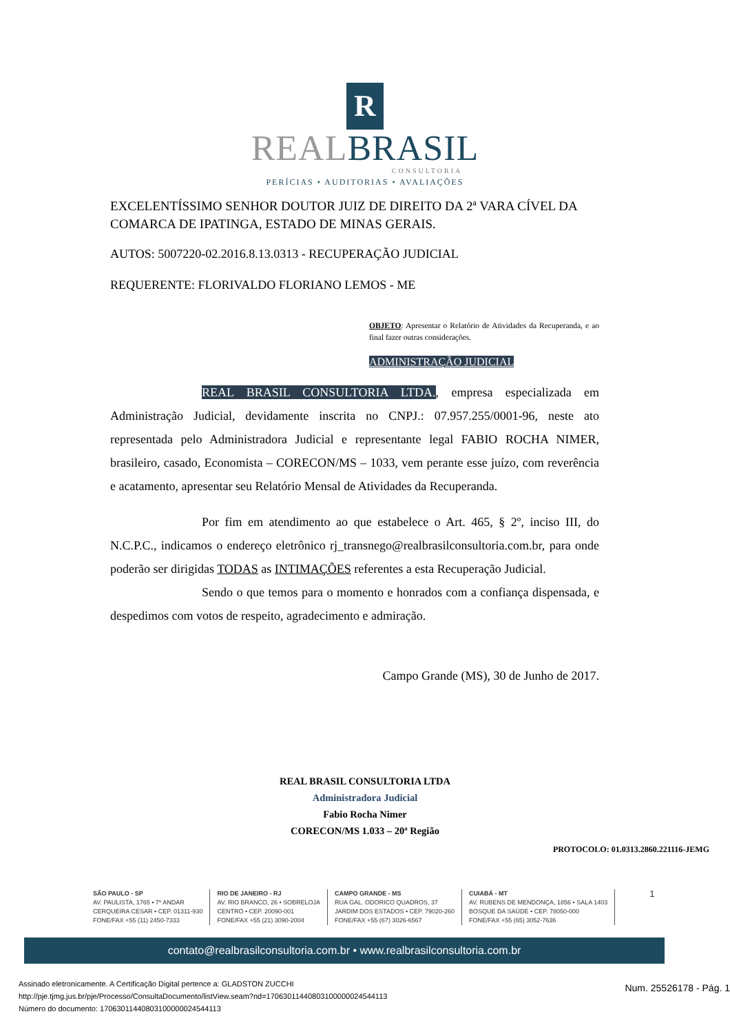R
REALBRASIL
CONSULTORIA
PERÍCIAS • AUDITORIAS • AVALIAÇÕES
EXCELENTÍSSIMO SENHOR DOUTOR JUIZ DE DIREITO DA 2ª VARA CÍVEL DA COMARCA DE IPATINGA, ESTADO DE MINAS GERAIS.
AUTOS: 5007220-02.2016.8.13.0313 - RECUPERAÇÃO JUDICIAL
REQUERENTE: FLORIVALDO FLORIANO LEMOS - ME
OBJETO: Apresentar o Relatório de Atividades da Recuperanda, e ao final fazer outras considerações.
ADMINISTRAÇÃO JUDICIAL
REAL BRASIL CONSULTORIA LTDA., empresa especializada em Administração Judicial, devidamente inscrita no CNPJ.: 07.957.255/0001-96, neste ato representada pelo Administradora Judicial e representante legal FABIO ROCHA NIMER, brasileiro, casado, Economista – CORECON/MS – 1033, vem perante esse juízo, com reverência e acatamento, apresentar seu Relatório Mensal de Atividades da Recuperanda.
Por fim em atendimento ao que estabelece o Art. 465, § 2º, inciso III, do N.C.P.C., indicamos o endereço eletrônico rj_transnego@realbrasilconsultoria.com.br, para onde poderão ser dirigidas TODAS as INTIMAÇÕES referentes a esta Recuperação Judicial.
Sendo o que temos para o momento e honrados com a confiança dispensada, e despedimos com votos de respeito, agradecimento e admiração.
Campo Grande (MS), 30 de Junho de 2017.
REAL BRASIL CONSULTORIA LTDA
Administradora Judicial
Fabio Rocha Nimer
CORECON/MS 1.033 – 20ª Região
PROTOCOLO: 01.0313.2860.221116-JEMG
SÃO PAULO - SP
AV. PAULISTA, 1765 • 7º ANDAR
CERQUEIRA CESAR • CEP. 01311-930
FONE/FAX +55 (11) 2450-7333
RIO DE JANEIRO - RJ
AV. RIO BRANCO, 26 • SOBRELOJA
CENTRO • CEP. 20090-001
FONE/FAX +55 (21) 3090-2004
CAMPO GRANDE - MS
RUA GAL. ODORICO QUADROS, 37
JARDIM DOS ESTADOS • CEP. 79020-260
FONE/FAX +55 (67) 3026-6567
CUIABÁ - MT
AV. RUBENS DE MENDONÇA, 1856 • SALA 1403
BOSQUE DA SAÚDE • CEP. 78050-000
FONE/FAX +55 (65) 3052-7636
1
contato@realbrasilconsultoria.com.br • www.realbrasilconsultoria.com.br
Assinado eletronicamente. A Certificação Digital pertence a: GLADSTON ZUCCHI
http://pje.tjmg.jus.br/pje/Processo/ConsultaDocumento/listView.seam?nd=17063011440803100000024544113
Número do documento: 17063011440803100000024544113
Num. 25526178 - Pág. 1